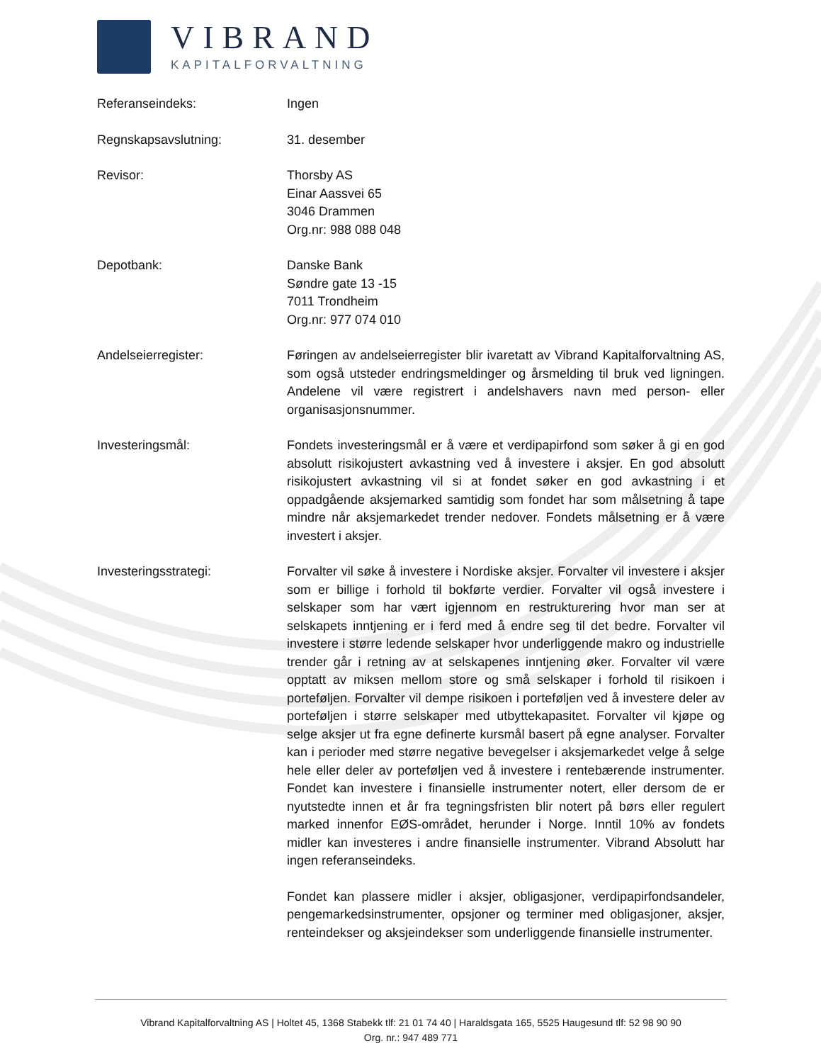VIBRAND
KAPITALFORVALTNING
Referanseindeks: Ingen
Regnskapsavslutning: 31. desember
Revisor: Thorsby AS
Einar Aassvei 65
3046 Drammen
Org.nr: 988 088 048
Depotbank: Danske Bank
Søndre gate 13 -15
7011 Trondheim
Org.nr: 977 074 010
Andelseierregister: Føringen av andelseierregister blir ivaretatt av Vibrand Kapitalforvaltning AS, som også utsteder endringsmeldinger og årsmelding til bruk ved ligningen. Andelene vil være registrert i andelshavers navn med person- eller organisasjonsnummer.
Investeringsmål: Fondets investeringsmål er å være et verdipapirfond som søker å gi en god absolutt risikojustert avkastning ved å investere i aksjer. En god absolutt risikojustert avkastning vil si at fondet søker en god avkastning i et oppadgående aksjemarked samtidig som fondet har som målsetning å tape mindre når aksjemarkedet trender nedover. Fondets målsetning er å være investert i aksjer.
Investeringsstrategi: Forvalter vil søke å investere i Nordiske aksjer. Forvalter vil investere i aksjer som er billige i forhold til bokførte verdier. Forvalter vil også investere i selskaper som har vært igjennom en restrukturering hvor man ser at selskapets inntjening er i ferd med å endre seg til det bedre. Forvalter vil investere i større ledende selskaper hvor underliggende makro og industrielle trender går i retning av at selskapenes inntjening øker. Forvalter vil være opptatt av miksen mellom store og små selskaper i forhold til risikoen i porteføljen. Forvalter vil dempe risikoen i porteføljen ved å investere deler av porteføljen i større selskaper med utbyttekapasitet. Forvalter vil kjøpe og selge aksjer ut fra egne definerte kursmål basert på egne analyser. Forvalter kan i perioder med større negative bevegelser i aksjemarkedet velge å selge hele eller deler av porteføljen ved å investere i rentebærende instrumenter. Fondet kan investere i finansielle instrumenter notert, eller dersom de er nyutstedte innen et år fra tegningsfristen blir notert på børs eller regulert marked innenfor EØS-området, herunder i Norge. Inntil 10% av fondets midler kan investeres i andre finansielle instrumenter. Vibrand Absolutt har ingen referanseindeks.
Fondet kan plassere midler i aksjer, obligasjoner, verdipapirfondsandeler, pengemarkedsinstrumenter, opsjoner og terminer med obligasjoner, aksjer, renteindekser og aksjeindekser som underliggende finansielle instrumenter.
Vibrand Kapitalforvaltning AS | Holtet 45, 1368 Stabekk tlf: 21 01 74 40 | Haraldsgata 165, 5525 Haugesund tlf: 52 98 90 90
Org. nr.: 947 489 771